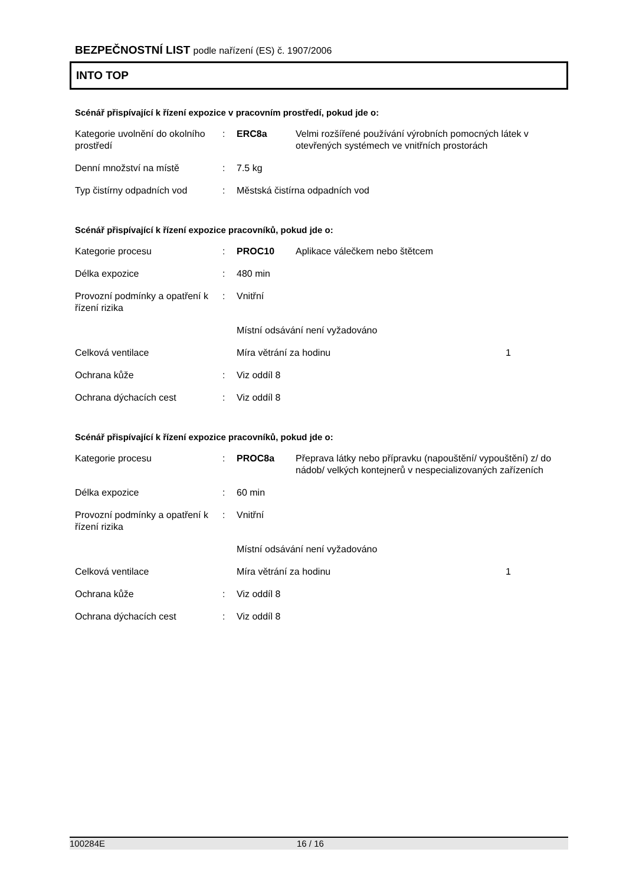BEZPEČNOSTNÍ LIST podle nařízení (ES) č. 1907/2006
INTO TOP
Scénář přispívající k řízení expozice v pracovním prostředí, pokud jde o:
| Kategorie uvolnění do okolního prostředí | : | ERC8a | Velmi rozšířené používání výrobních pomocných látek v otevřených systémech ve vnitřních prostorách |
| Denní množství na místě | : | 7.5 kg | |
| Typ čistírny odpadních vod | : | Městská čistírna odpadních vod | |
Scénář přispívající k řízení expozice pracovníků, pokud jde o:
| Kategorie procesu | : | PROC10 | Aplikace válečkem nebo štětcem | |
| Délka expozice | : | 480 min | | |
| Provozní podmínky a opatření k řízení rizika | : | Vnitřní | | |
| | | Místní odsávání není vyžadováno | | |
| Celková ventilace | | Míra větrání za hodinu | | 1 |
| Ochrana kůže | : | Viz oddíl 8 | | |
| Ochrana dýchacích cest | : | Viz oddíl 8 | | |
Scénář přispívající k řízení expozice pracovníků, pokud jde o:
| Kategorie procesu | : | PROC8a | Přeprava látky nebo přípravku (napouštění/ vypouštění) z/ do nádob/ velkých kontejnerů v nespecializovaných zařízeních | |
| Délka expozice | : | 60 min | | |
| Provozní podmínky a opatření k řízení rizika | : | Vnitřní | | |
| | | Místní odsávání není vyžadováno | | |
| Celková ventilace | | Míra větrání za hodinu | | 1 |
| Ochrana kůže | : | Viz oddíl 8 | | |
| Ochrana dýchacích cest | : | Viz oddíl 8 | | |
100284E 16 / 16